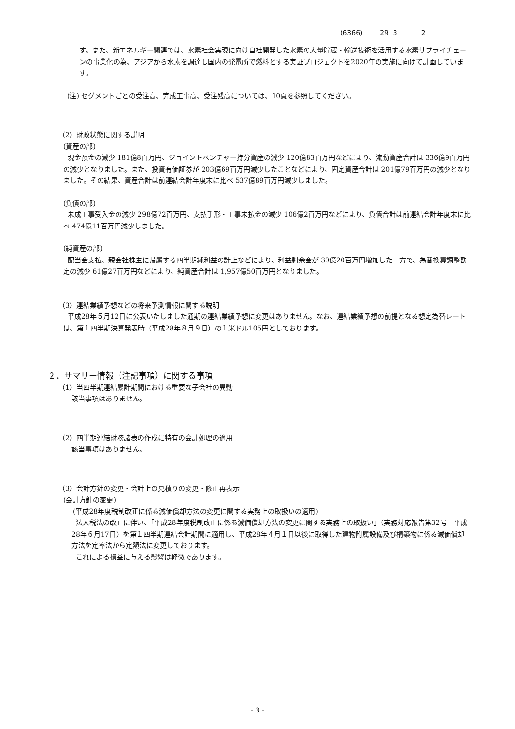(6366) 29 3 2
す。また、新エネルギー関連では、水素社会実現に向け自社開発した水素の大量貯蔵・輸送技術を活用する水素サプライチェーンの事業化の為、アジアから水素を調達し国内の発電所で燃料とする実証プロジェクトを2020年の実施に向けて計画しています。
(注) セグメントごとの受注高、完成工事高、受注残高については、10頁を参照してください。
（2）財政状態に関する説明
(資産の部)
現金預金の減少 181億8百万円、ジョイントベンチャー持分資産の減少 120億83百万円などにより、流動資産合計は 336億9百万円の減少となりました。また、投資有価証券が 203億69百万円減少したことなどにより、固定資産合計は 201億79百万円の減少となりました。その結果、資産合計は前連結会計年度末に比べ 537億89百万円減少しました。
(負債の部)
未成工事受入金の減少 298億72百万円、支払手形・工事未払金の減少 106億2百万円などにより、負債合計は前連結会計年度末に比べ 474億11百万円減少しました。
(純資産の部)
配当金支払、親会社株主に帰属する四半期純利益の計上などにより、利益剰余金が 30億20百万円増加した一方で、為替換算調整勘定の減少 61億27百万円などにより、純資産合計は 1,957億50百万円となりました。
（3）連結業績予想などの将来予測情報に関する説明
平成28年５月12日に公表いたしました通期の連結業績予想に変更はありません。なお、連結業績予想の前提となる想定為替レートは、第１四半期決算発表時（平成28年８月９日）の１米ドル105円としております。
２．サマリー情報（注記事項）に関する事項
（1）当四半期連結累計期間における重要な子会社の異動
該当事項はありません。
（2）四半期連結財務諸表の作成に特有の会計処理の適用
該当事項はありません。
（3）会計方針の変更・会計上の見積りの変更・修正再表示
(会計方針の変更)
(平成28年度税制改正に係る減価償却方法の変更に関する実務上の取扱いの適用)
法人税法の改正に伴い、「平成28年度税制改正に係る減価償却方法の変更に関する実務上の取扱い」（実務対応報告第32号　平成28年６月17日）を第１四半期連結会計期間に適用し、平成28年４月１日以後に取得した建物附属設備及び構築物に係る減価償却方法を定率法から定額法に変更しております。
これによる損益に与える影響は軽微であります。
- 3 -